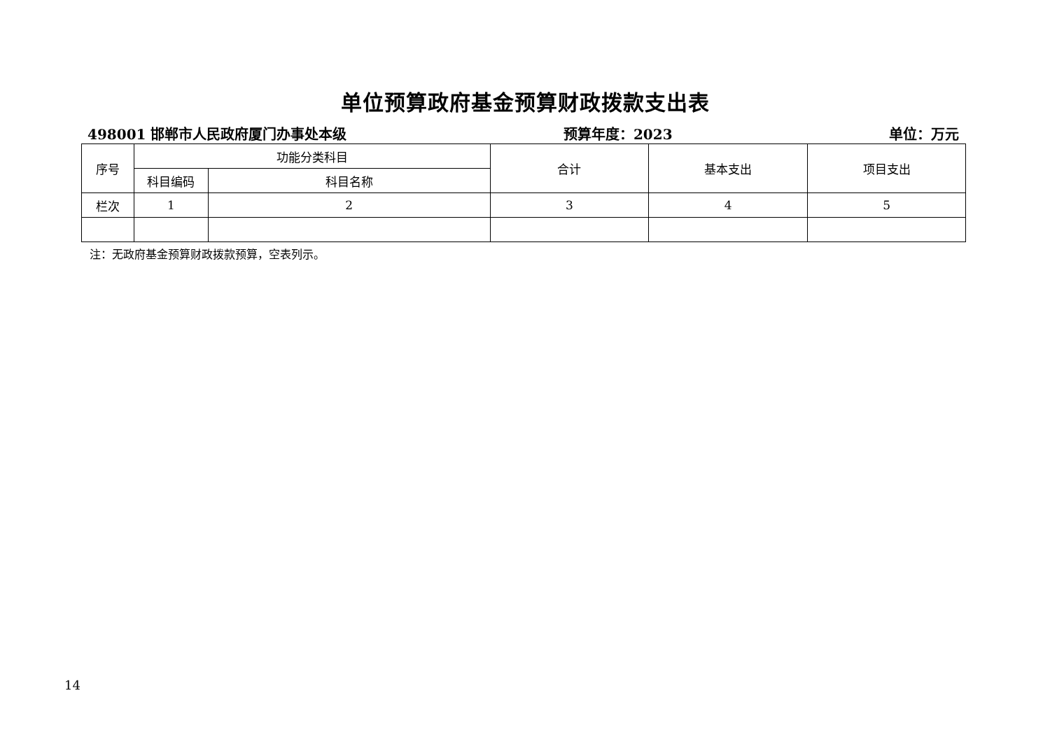单位预算政府基金预算财政拨款支出表
498001 邯郸市人民政府厦门办事处本级 预算年度：2023 单位：万元
| 序号 | 功能分类科目 | | 合计 | 基本支出 | 项目支出 |
| --- | --- | --- | --- | --- | --- |
| | 科目编码 | 科目名称 | | | |
| 栏次 | 1 | 2 | 3 | 4 | 5 |
注：无政府基金预算财政拨款预算，空表列示。
14